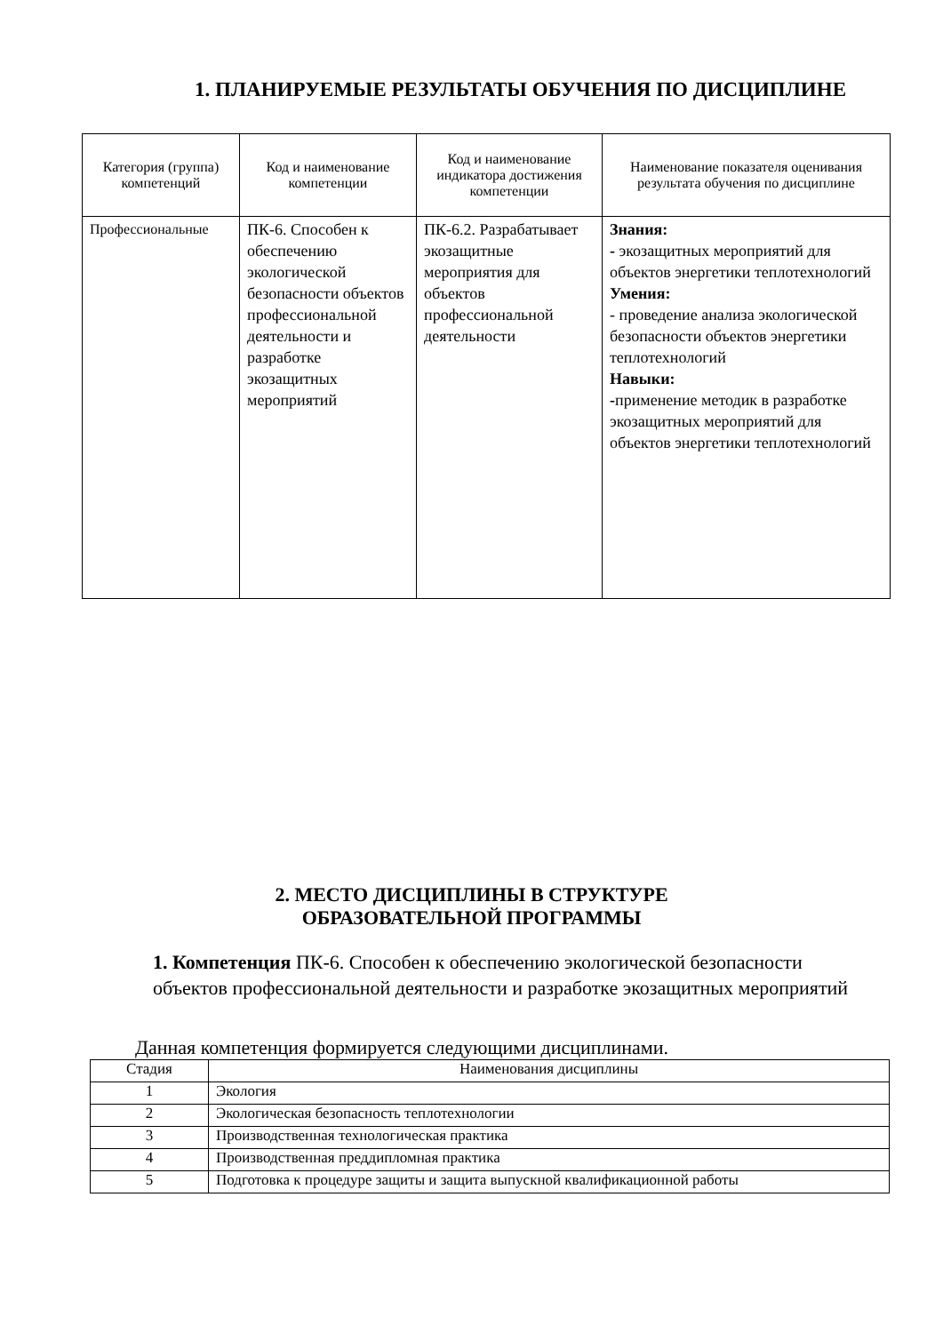1. ПЛАНИРУЕМЫЕ РЕЗУЛЬТАТЫ ОБУЧЕНИЯ ПО ДИСЦИПЛИНЕ
| Категория (группа) компетенций | Код и наименование компетенции | Код и наименование индикатора достижения компетенции | Наименование показателя оценивания результата обучения по дисциплине |
| --- | --- | --- | --- |
| Профессиональные | ПК-6. Способен к обеспечению экологической безопасности объектов профессиональной деятельности и разработке экозащитных мероприятий | ПК-6.2. Разрабатывает экозащитные мероприятия для объектов профессиональной деятельности | Знания: - экозащитных мероприятий для объектов энергетики теплотехнологий Умения: - проведение анализа экологической безопасности объектов энергетики теплотехнологий Навыки: - применение методик в разработке экозащитных мероприятий для объектов энергетики теплотехнологий |
2. МЕСТО ДИСЦИПЛИНЫ В СТРУКТУРЕ
ОБРАЗОВАТЕЛЬНОЙ ПРОГРАММЫ
1. Компетенция ПК-6. Способен к обеспечению экологической безопасности объектов профессиональной деятельности и разработке экозащитных мероприятий
Данная компетенция формируется следующими дисциплинами.
| Стадия | Наименования дисциплины |
| --- | --- |
| 1 | Экология |
| 2 | Экологическая безопасность теплотехнологии |
| 3 | Производственная технологическая практика |
| 4 | Производственная преддипломная практика |
| 5 | Подготовка к процедуре защиты и защита выпускной квалификационной работы |